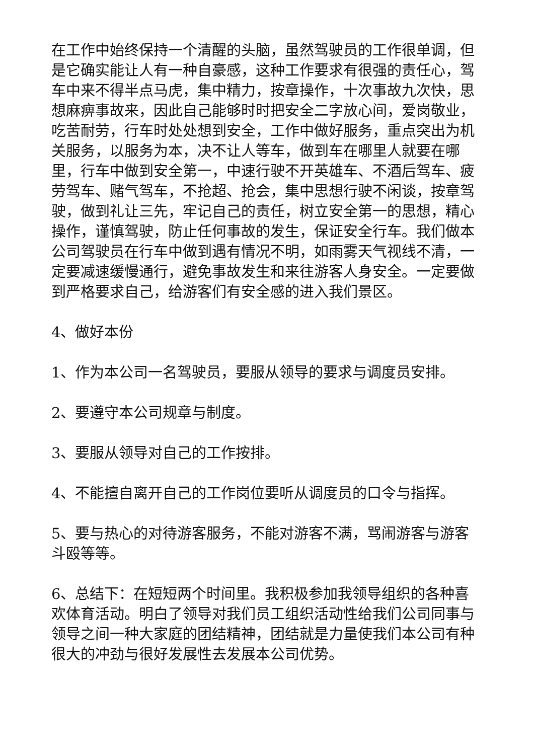在工作中始终保持一个清醒的头脑，虽然驾驶员的工作很单调，但是它确实能让人有一种自豪感，这种工作要求有很强的责任心，驾车中来不得半点马虎，集中精力，按章操作，十次事故九次快，思想麻痹事故来，因此自己能够时时把安全二字放心间，爱岗敬业，吃苦耐劳，行车时处处想到安全，工作中做好服务，重点突出为机关服务，以服务为本，决不让人等车，做到车在哪里人就要在哪里，行车中做到安全第一，中速行驶不开英雄车、不酒后驾车、疲劳驾车、赌气驾车，不抢超、抢会，集中思想行驶不闲谈，按章驾驶，做到礼让三先，牢记自己的责任，树立安全第一的思想，精心操作，谨慎驾驶，防止任何事故的发生，保证安全行车。我们做本公司驾驶员在行车中做到遇有情况不明，如雨雾天气视线不清，一定要减速缓慢通行，避免事故发生和来往游客人身安全。一定要做到严格要求自己，给游客们有安全感的进入我们景区。
4、做好本份
1、作为本公司一名驾驶员，要服从领导的要求与调度员安排。
2、要遵守本公司规章与制度。
3、要服从领导对自己的工作按排。
4、不能擅自离开自己的工作岗位要听从调度员的口令与指挥。
5、要与热心的对待游客服务，不能对游客不满，骂闹游客与游客斗殴等等。
6、总结下：在短短两个时间里。我积极参加我领导组织的各种喜欢体育活动。明白了领导对我们员工组织活动性给我们公司同事与领导之间一种大家庭的团结精神，团结就是力量使我们本公司有种很大的冲劲与很好发展性去发展本公司优势。